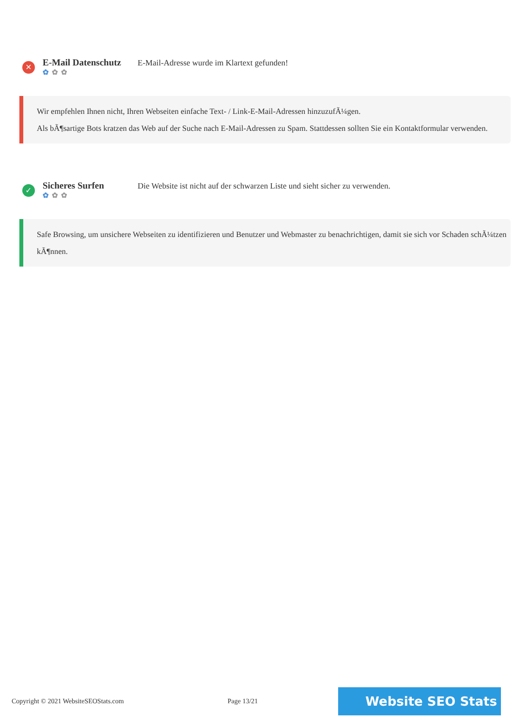✕
E-Mail Datenschutz
✿ ✿ ✿
E-Mail-Adresse wurde im Klartext gefunden!
Wir empfehlen Ihnen nicht, Ihren Webseiten einfache Text- / Link-E-Mail-Adressen hinzuzufÃ¼gen.
Als bÃ¶sartige Bots kratzen das Web auf der Suche nach E-Mail-Adressen zu Spam. Stattdessen sollten Sie ein Kontaktformular verwenden.
✓
Sicheres Surfen
✿ ✿ ✿
Die Website ist nicht auf der schwarzen Liste und sieht sicher zu verwenden.
Safe Browsing, um unsichere Webseiten zu identifizieren und Benutzer und Webmaster zu benachrichtigen, damit sie sich vor Schaden schÃ¼tzen kÃ¶nnen.
Copyright © 2021 WebsiteSEOStats.com Page 13/21 Website SEO Stats